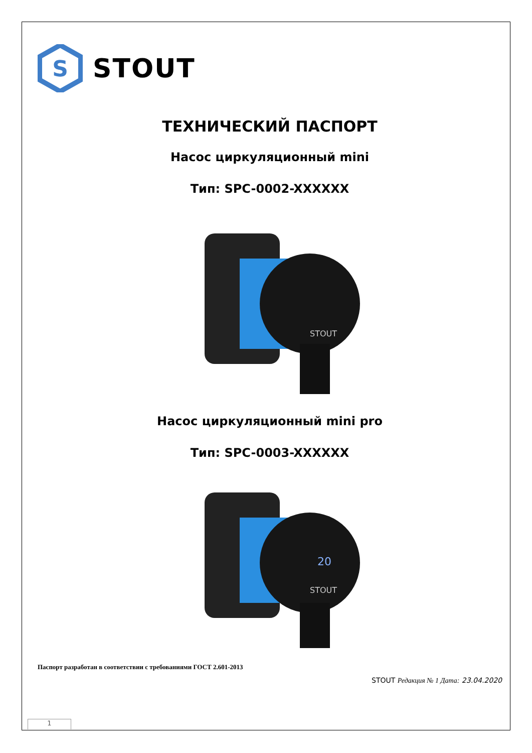S
STOUT
ТЕХНИЧЕСКИЙ ПАСПОРТ
Насос циркуляционный mini
Тип: SPC-0002-XXXXXX
STOUT
Насос циркуляционный mini pro
Тип: SPC-0003-XXXXXX
20
STOUT
Паспорт разработан в соответствии с требованиями ГОСТ 2.601-2013
STOUT Редакция № 1 Дата: 23.04.2020
1